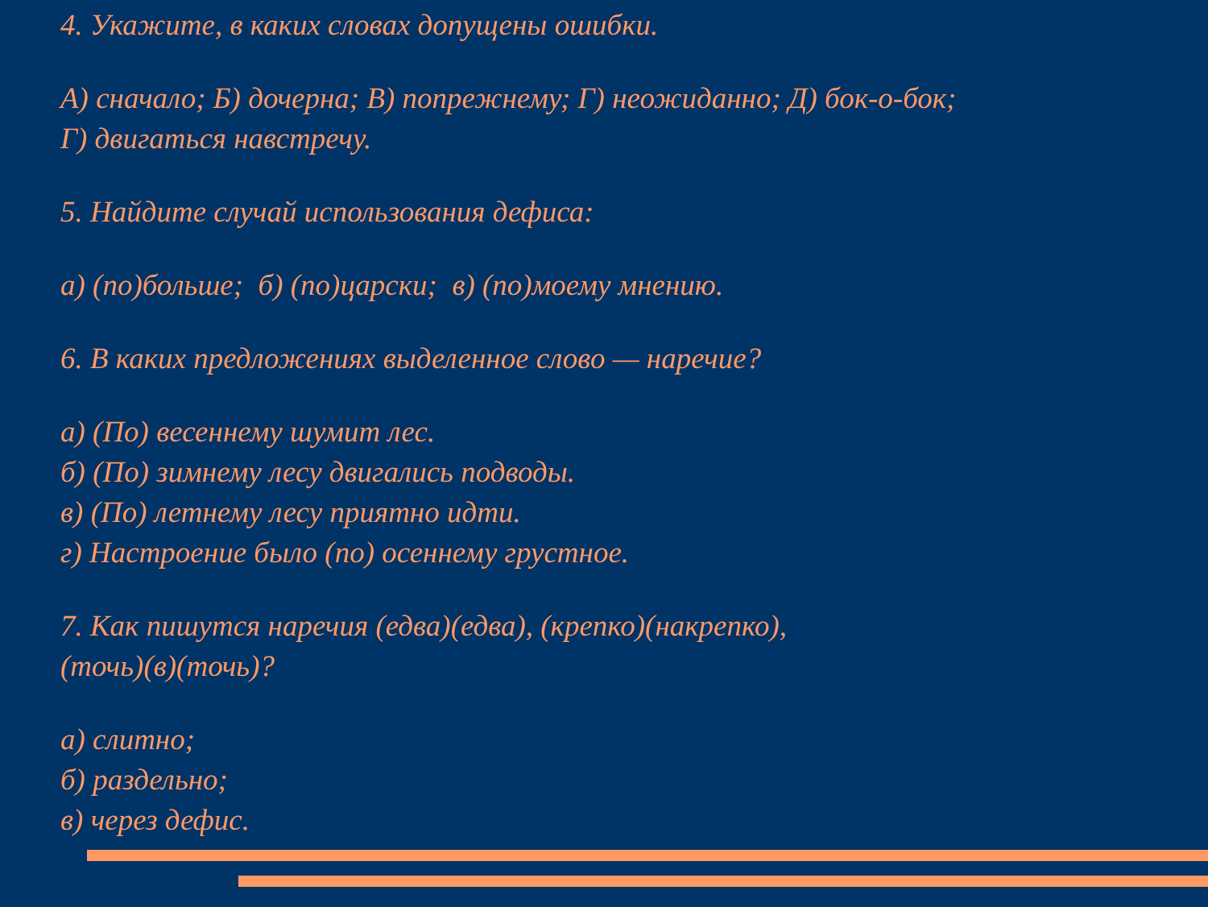4. Укажите, в каких словах допущены ошибки.
А) сначало; Б) дочерна; В) попрежнему; Г) неожиданно; Д) бок-о-бок;
Г) двигаться навстречу.
5. Найдите случай использования дефиса:
а) (по)больше; б) (по)царски; в) (по)моему мнению.
6. В каких предложениях выделенное слово — наречие?
а) (По) весеннему шумит лес.
б) (По) зимнему лесу двигались подводы.
в) (По) летнему лесу приятно идти.
г) Настроение было (по) осеннему грустное.
7. Как пишутся наречия (едва)(едва), (крепко)(накрепко),
(точь)(в)(точь)?
а) слитно;
б) раздельно;
в) через дефис.